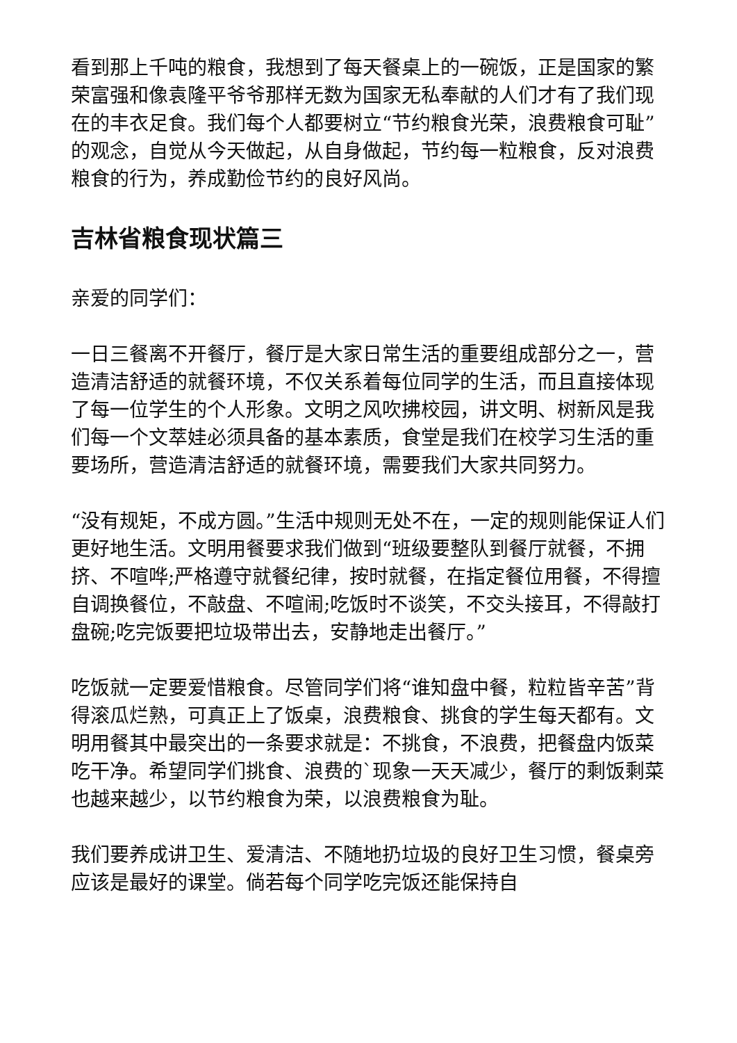看到那上千吨的粮食，我想到了每天餐桌上的一碗饭，正是国家的繁荣富强和像袁隆平爷爷那样无数为国家无私奉献的人们才有了我们现在的丰衣足食。我们每个人都要树立“节约粮食光荣，浪费粮食可耻”的观念，自觉从今天做起，从自身做起，节约每一粒粮食，反对浪费粮食的行为，养成勤俭节约的良好风尚。
吉林省粮食现状篇三
亲爱的同学们：
一日三餐离不开餐厅，餐厅是大家日常生活的重要组成部分之一，营造清洁舒适的就餐环境，不仅关系着每位同学的生活，而且直接体现了每一位学生的个人形象。文明之风吹拂校园，讲文明、树新风是我们每一个文萃娃必须具备的基本素质，食堂是我们在校学习生活的重要场所，营造清洁舒适的就餐环境，需要我们大家共同努力。
“没有规矩，不成方圆。”生活中规则无处不在，一定的规则能保证人们更好地生活。文明用餐要求我们做到“班级要整队到餐厅就餐，不拥挤、不喧哗;严格遵守就餐纪律，按时就餐，在指定餐位用餐，不得擅自调换餐位，不敲盘、不喧闹;吃饭时不谈笑，不交头接耳，不得敲打盘碗;吃完饭要把垃圾带出去，安静地走出餐厅。”
吃饭就一定要爱惜粮食。尽管同学们将“谁知盘中餐，粒粒皆辛苦”背得滚瓜烂熟，可真正上了饭桌，浪费粮食、挑食的学生每天都有。文明用餐其中最突出的一条要求就是：不挑食，不浪费，把餐盘内饭菜吃干净。希望同学们挑食、浪费的`现象一天天减少，餐厅的剩饭剩菜也越来越少，以节约粮食为荣，以浪费粮食为耻。
我们要养成讲卫生、爱清洁、不随地扔垃圾的良好卫生习惯，餐桌旁应该是最好的课堂。倘若每个同学吃完饭还能保持自